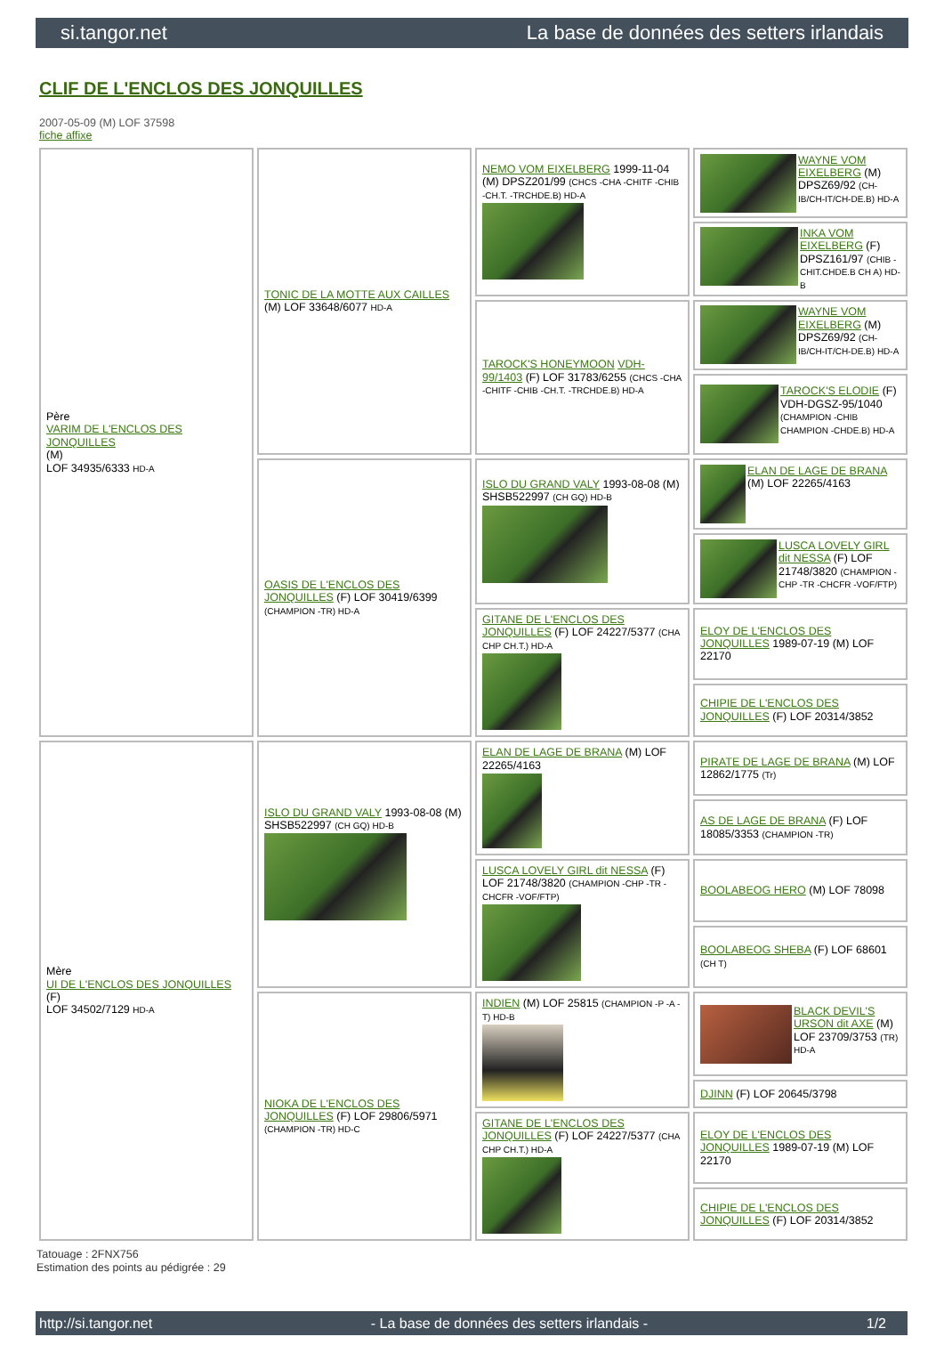si.tangor.net La base de données des setters irlandais
CLIF DE L'ENCLOS DES JONQUILLES
2007-05-09 (M) LOF 37598
fiche affixe
| Père VARIM DE L'ENCLOS DES JONQUILLES (M) LOF 34935/6333 HD-A | TONIC DE LA MOTTE AUX CAILLES (M) LOF 33648/6077 HD-A | NEMO VOM EIXELBERG 1999-11-04 (M) DPSZ201/99 (CHCS -CHA -CHITF -CHIB -CH.T. -TRCHDE.B) HD-A | WAYNE VOM EIXELBERG (M) DPSZ69/92 (CH-IB/CH-IT/CH-DE.B) HD-A |
| | | | INKA VOM EIXELBERG (F) DPSZ161/97 (CHIB -CHIT.CHDE.B CH A) HD-B |
| | | TAROCK'S HONEYMOON VDH-99/1403 (F) LOF 31783/6255 (CHCS -CHA -CHITF -CHIB -CH.T. -TRCHDE.B) HD-A | WAYNE VOM EIXELBERG (M) DPSZ69/92 (CH-IB/CH-IT/CH-DE.B) HD-A |
| | | | TAROCK'S ELODIE (F) VDH-DGSZ-95/1040 (CHAMPION -CHIB CHAMPION -CHDE.B) HD-A |
| | OASIS DE L'ENCLOS DES JONQUILLES (F) LOF 30419/6399 (CHAMPION -TR) HD-A | ISLO DU GRAND VALY 1993-08-08 (M) SHSB522997 (CH GQ) HD-B | ELAN DE LAGE DE BRANA (M) LOF 22265/4163 |
| | | | LUSCA LOVELY GIRL dit NESSA (F) LOF 21748/3820 (CHAMPION -CHP -TR -CHCFR -VOF/FTP) |
| | | GITANE DE L'ENCLOS DES JONQUILLES (F) LOF 24227/5377 (CHA CHP CH.T.) HD-A | ELOY DE L'ENCLOS DES JONQUILLES 1989-07-19 (M) LOF 22170 |
| | | | CHIPIE DE L'ENCLOS DES JONQUILLES (F) LOF 20314/3852 |
| Mère UI DE L'ENCLOS DES JONQUILLES (F) LOF 34502/7129 HD-A | ISLO DU GRAND VALY 1993-08-08 (M) SHSB522997 (CH GQ) HD-B | ELAN DE LAGE DE BRANA (M) LOF 22265/4163 | PIRATE DE LAGE DE BRANA (M) LOF 12862/1775 (Tr) |
| | | | AS DE LAGE DE BRANA (F) LOF 18085/3353 (CHAMPION -TR) |
| | | LUSCA LOVELY GIRL dit NESSA (F) LOF 21748/3820 (CHAMPION -CHP -TR -CHCFR -VOF/FTP) | BOOLABEOG HERO (M) LOF 78098 |
| | | | BOOLABEOG SHEBA (F) LOF 68601 (CH T) |
| | NIOKA DE L'ENCLOS DES JONQUILLES (F) LOF 29806/5971 (CHAMPION -TR) HD-C | INDIEN (M) LOF 25815 (CHAMPION -P -A -T) HD-B | BLACK DEVIL'S URSON dit AXE (M) LOF 23709/3753 (TR) HD-A |
| | | | DJINN (F) LOF 20645/3798 |
| | | GITANE DE L'ENCLOS DES JONQUILLES (F) LOF 24227/5377 (CHA CHP CH.T.) HD-A | ELOY DE L'ENCLOS DES JONQUILLES 1989-07-19 (M) LOF 22170 |
| | | | CHIPIE DE L'ENCLOS DES JONQUILLES (F) LOF 20314/3852 |
Tatouage : 2FNX756
Estimation des points au pédigrée : 29
http://si.tangor.net - La base de données des setters irlandais - 1/2